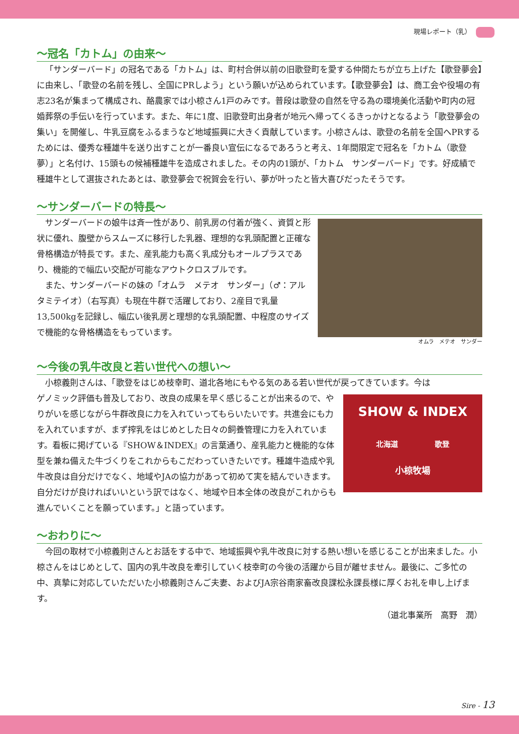現場レポート（乳）
～冠名「カトム」の由来～
「サンダーバード」の冠名である「カトム」は、町村合併以前の旧歌登町を愛する仲間たちが立ち上げた【歌登夢会】に由来し、「歌登の名前を残し、全国にPRしよう」という願いが込められています。【歌登夢会】は、商工会や役場の有志23名が集まって構成され、酪農家では小椋さん1戸のみです。普段は歌登の自然を守る為の環境美化活動や町内の冠婚葬祭の手伝いを行っています。また、年に1度、旧歌登町出身者が地元へ帰ってくるきっかけとなるよう「歌登夢会の集い」を開催し、牛乳豆腐をふるまうなど地域振興に大きく貢献しています。小椋さんは、歌登の名前を全国へPRするためには、優秀な種雄牛を送り出すことが一番良い宣伝になるであろうと考え、1年間限定で冠名を「カトム（歌登夢）」と名付け、15頭もの候補種雄牛を造成されました。その内の1頭が、「カトム　サンダーバード」です。好成績で種雄牛として選抜されたあとは、歌登夢会で祝賀会を行い、夢が叶ったと皆大喜びだったそうです。
～サンダーバードの特長～
オムラ　メテオ　サンダー
サンダーバードの娘牛は斉一性があり、前乳房の付着が強く、資質と形状に優れ、腹壁からスムーズに移行した乳器、理想的な乳頭配置と正確な骨格構造が特長です。また、産乳能力も高く乳成分もオールプラスであり、機能的で幅広い交配が可能なアウトクロスブルです。
また、サンダーバードの妹の「オムラ　メテオ　サンダー」（♂：アルタミテイオ）（右写真）も現在牛群で活躍しており、2産目で乳量13,500kgを記録し、幅広い後乳房と理想的な乳頭配置、中程度のサイズで機能的な骨格構造をもっています。
～今後の乳牛改良と若い世代への想い～
小椋義則さんは、「歌登をはじめ枝幸町、道北各地にもやる気のある若い世代が戻ってきています。今は
SHOW & INDEX
北海道　　　　　歌登
小椋牧場
ゲノミック評価も普及しており、改良の成果を早く感じることが出来るので、やりがいを感じながら牛群改良に力を入れていってもらいたいです。共進会にも力を入れていますが、まず搾乳をはじめとした日々の飼養管理に力を入れています。看板に掲げている『SHOW＆INDEX』の言葉通り、産乳能力と機能的な体型を兼ね備えた牛づくりをこれからもこだわっていきたいです。種雄牛造成や乳牛改良は自分だけでなく、地域やJAの協力があって初めて実を結んでいきます。自分だけが良ければいいという訳ではなく、地域や日本全体の改良がこれからも進んでいくことを願っています。」と語っています。
～おわりに～
今回の取材で小椋義則さんとお話をする中で、地域振興や乳牛改良に対する熱い想いを感じることが出来ました。小椋さんをはじめとして、国内の乳牛改良を牽引していく枝幸町の今後の活躍から目が離せません。最後に、ご多忙の中、真摯に対応していただいた小椋義則さんご夫妻、およびJA宗谷南家畜改良課松永課長様に厚くお礼を申し上げます。
（道北事業所　高野　潤）
Sire - 13